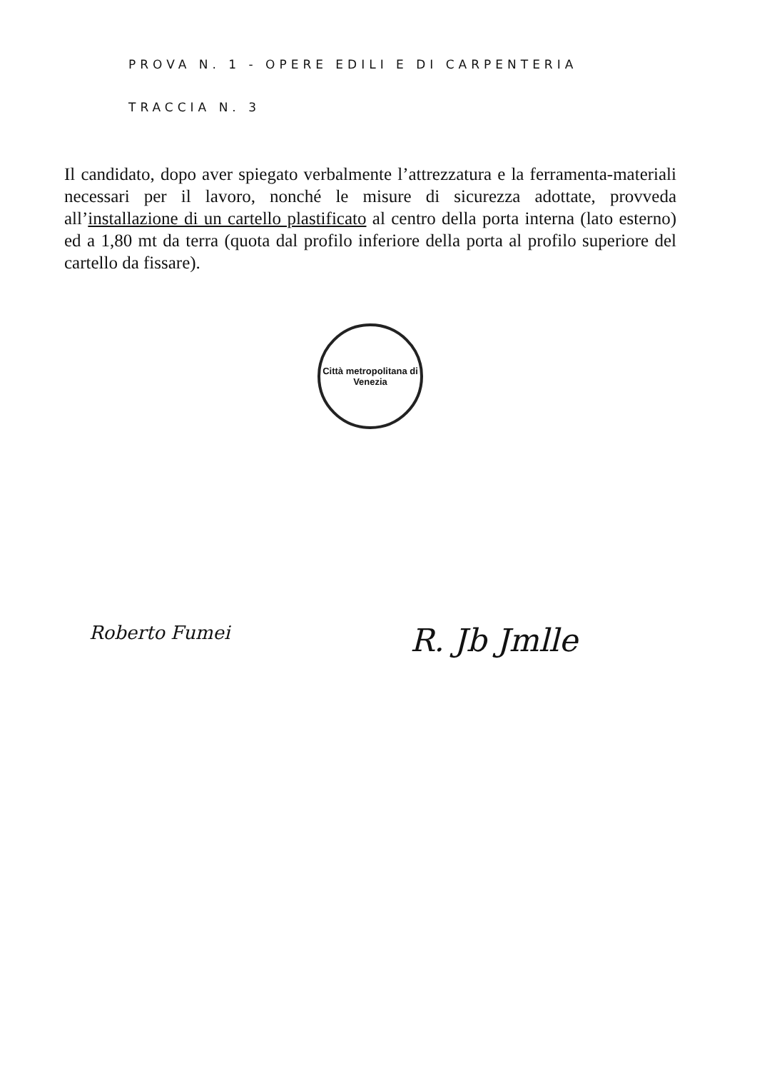PROVA N. 1 - OPERE EDILI E DI CARPENTERIA
TRACCIA N. 3
Il candidato, dopo aver spiegato verbalmente l’attrezzatura e la ferramenta-materiali necessari per il lavoro, nonché le misure di sicurezza adottate, provveda all’installazione di un cartello plastificato al centro della porta interna (lato esterno) ed a 1,80 mt da terra (quota dal profilo inferiore della porta al profilo superiore del cartello da fissare).
Città metropolitana di Venezia
Roberto Fumei
R. Jb Jmlle